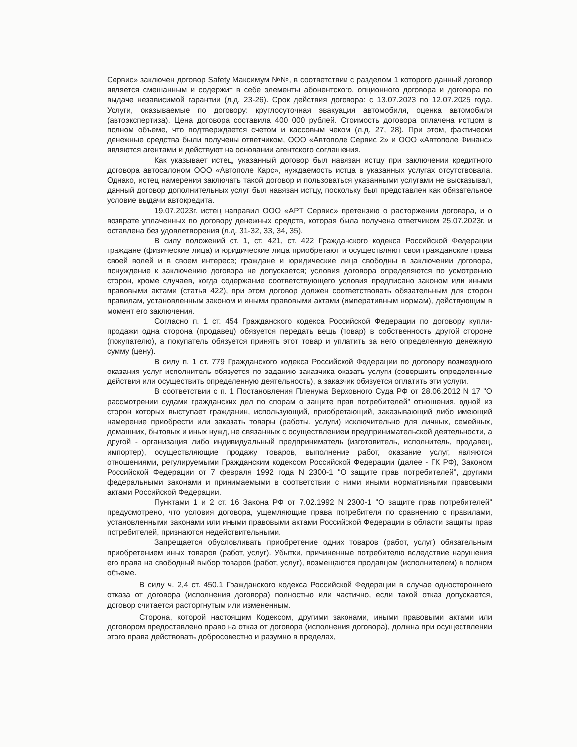Сервис» заключен договор Safety Максимум №№, в соответствии с разделом 1 которого данный договор является смешанным и содержит в себе элементы абонентского, опционного договора и договора по выдаче независимой гарантии (л.д. 23-26). Срок действия договора: с 13.07.2023 по 12.07.2025 года. Услуги, оказываемые по договору: круглосуточная эвакуация автомобиля, оценка автомобиля (автоэкспертиза). Цена договора составила 400 000 рублей. Стоимость договора оплачена истцом в полном объеме, что подтверждается счетом и кассовым чеком (л.д. 27, 28). При этом, фактически денежные средства были получены ответчиком, ООО «Автополе Сервис 2» и ООО «Автополе Финанс» являются агентами и действуют на основании агентского соглашения.
Как указывает истец, указанный договор был навязан истцу при заключении кредитного договора автосалоном ООО «Автополе Карс», нуждаемость истца в указанных услугах отсутствовала. Однако, истец намерения заключать такой договор и пользоваться указанными услугами не высказывал, данный договор дополнительных услуг был навязан истцу, поскольку был представлен как обязательное условие выдачи автокредита.
19.07.2023г. истец направил ООО «АРТ Сервис» претензию о расторжении договора, и о возврате уплаченных по договору денежных средств, которая была получена ответчиком 25.07.2023г. и оставлена без удовлетворения (л.д. 31-32, 33, 34, 35).
В силу положений ст. 1, ст. 421, ст. 422 Гражданского кодекса Российской Федерации граждане (физические лица) и юридические лица приобретают и осуществляют свои гражданские права своей волей и в своем интересе; граждане и юридические лица свободны в заключении договора, понуждение к заключению договора не допускается; условия договора определяются по усмотрению сторон, кроме случаев, когда содержание соответствующего условия предписано законом или иными правовыми актами (статья 422), при этом договор должен соответствовать обязательным для сторон правилам, установленным законом и иными правовыми актами (императивным нормам), действующим в момент его заключения.
Согласно п. 1 ст. 454 Гражданского кодекса Российской Федерации по договору купли-продажи одна сторона (продавец) обязуется передать вещь (товар) в собственность другой стороне (покупателю), а покупатель обязуется принять этот товар и уплатить за него определенную денежную сумму (цену).
В силу п. 1 ст. 779 Гражданского кодекса Российской Федерации по договору возмездного оказания услуг исполнитель обязуется по заданию заказчика оказать услуги (совершить определенные действия или осуществить определенную деятельность), а заказчик обязуется оплатить эти услуги.
В соответствии с п. 1 Постановления Пленума Верховного Суда РФ от 28.06.2012 N 17 "О рассмотрении судами гражданских дел по спорам о защите прав потребителей" отношения, одной из сторон которых выступает гражданин, использующий, приобретающий, заказывающий либо имеющий намерение приобрести или заказать товары (работы, услуги) исключительно для личных, семейных, домашних, бытовых и иных нужд, не связанных с осуществлением предпринимательской деятельности, а другой - организация либо индивидуальный предприниматель (изготовитель, исполнитель, продавец, импортер), осуществляющие продажу товаров, выполнение работ, оказание услуг, являются отношениями, регулируемыми Гражданским кодексом Российской Федерации (далее - ГК РФ), Законом Российской Федерации от 7 февраля 1992 года N 2300-1 "О защите прав потребителей", другими федеральными законами и принимаемыми в соответствии с ними иными нормативными правовыми актами Российской Федерации.
Пунктами 1 и 2 ст. 16 Закона РФ от 7.02.1992 N 2300-1 "О защите прав потребителей" предусмотрено, что условия договора, ущемляющие права потребителя по сравнению с правилами, установленными законами или иными правовыми актами Российской Федерации в области защиты прав потребителей, признаются недействительными.
Запрещается обусловливать приобретение одних товаров (работ, услуг) обязательным приобретением иных товаров (работ, услуг). Убытки, причиненные потребителю вследствие нарушения его права на свободный выбор товаров (работ, услуг), возмещаются продавцом (исполнителем) в полном объеме.
В силу ч. 2,4 ст. 450.1 Гражданского кодекса Российской Федерации в случае одностороннего отказа от договора (исполнения договора) полностью или частично, если такой отказ допускается, договор считается расторгнутым или измененным.
Сторона, которой настоящим Кодексом, другими законами, иными правовыми актами или договором предоставлено право на отказ от договора (исполнения договора), должна при осуществлении этого права действовать добросовестно и разумно в пределах,